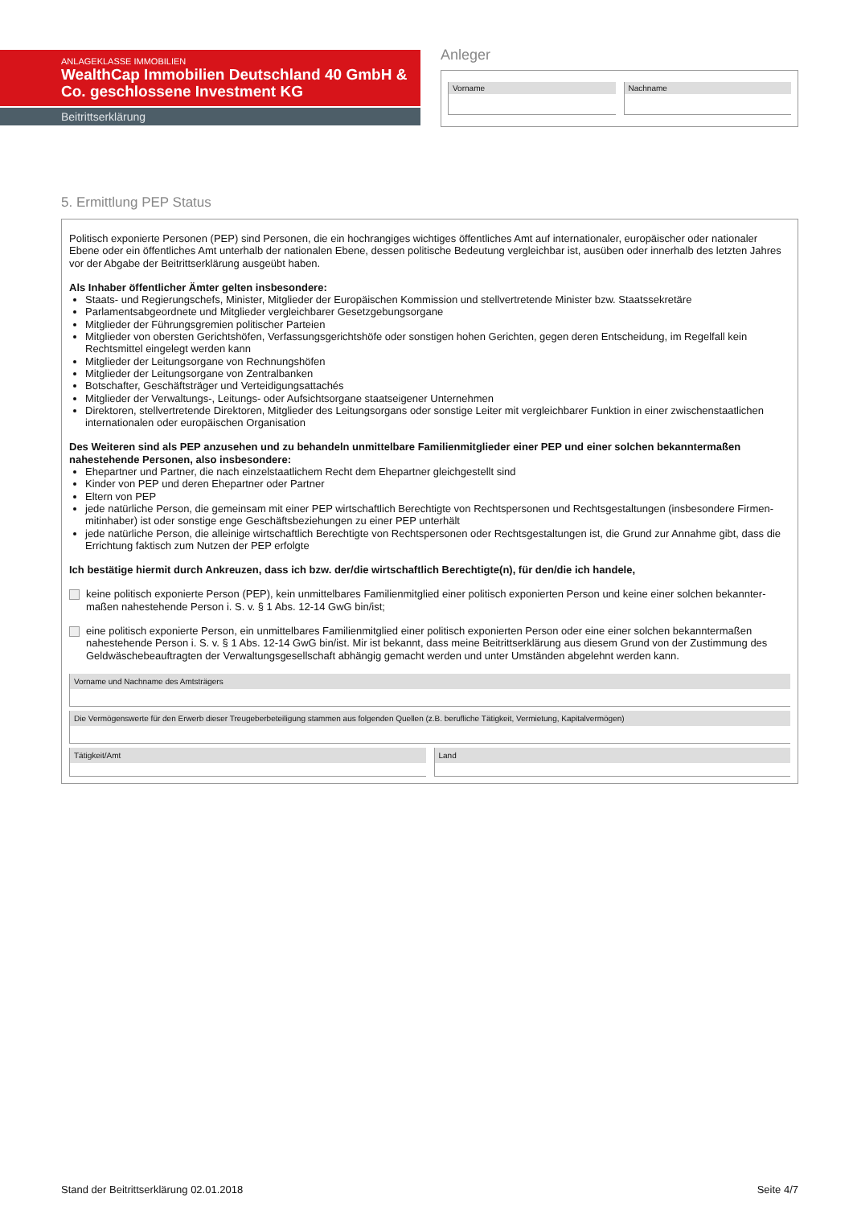ANLAGEKLASSE IMMOBILIEN
WealthCap Immobilien Deutschland 40 GmbH & Co. geschlossene Investment KG
Beitrittserklärung
Anleger
Vorname Nachname
5. Ermittlung PEP Status
Politisch exponierte Personen (PEP) sind Personen, die ein hochrangiges wichtiges öffentliches Amt auf internationaler, europäischer oder nationaler Ebene oder ein öffentliches Amt unterhalb der nationalen Ebene, dessen politische Bedeutung vergleichbar ist, ausüben oder innerhalb des letzten Jahres vor der Abgabe der Beitrittserklärung ausgeübt haben.
Als Inhaber öffentlicher Ämter gelten insbesondere:
Staats- und Regierungschefs, Minister, Mitglieder der Europäischen Kommission und stellvertretende Minister bzw. Staatssekretäre
Parlamentsabgeordnete und Mitglieder vergleichbarer Gesetzgebungsorgane
Mitglieder der Führungsgremien politischer Parteien
Mitglieder von obersten Gerichtshöfen, Verfassungsgerichtshöfe oder sonstigen hohen Gerichten, gegen deren Entscheidung, im Regelfall kein Rechtsmittel eingelegt werden kann
Mitglieder der Leitungsorgane von Rechnungshöfen
Mitglieder der Leitungsorgane von Zentralbanken
Botschafter, Geschäftsträger und Verteidigungsattachés
Mitglieder der Verwaltungs-, Leitungs- oder Aufsichtsorgane staatseigener Unternehmen
Direktoren, stellvertretende Direktoren, Mitglieder des Leitungsorgans oder sonstige Leiter mit vergleichbarer Funktion in einer zwischenstaatlichen internationalen oder europäischen Organisation
Des Weiteren sind als PEP anzusehen und zu behandeln unmittelbare Familienmitglieder einer PEP und einer solchen bekanntermaßen nahestehende Personen, also insbesondere:
Ehepartner und Partner, die nach einzelstaatlichem Recht dem Ehepartner gleichgestellt sind
Kinder von PEP und deren Ehepartner oder Partner
Eltern von PEP
jede natürliche Person, die gemeinsam mit einer PEP wirtschaftlich Berechtigte von Rechtspersonen und Rechtsgestaltungen (insbesondere Firmen-mitinhaber) ist oder sonstige enge Geschäftsbeziehungen zu einer PEP unterhält
jede natürliche Person, die alleinige wirtschaftlich Berechtigte von Rechtspersonen oder Rechtsgestaltungen ist, die Grund zur Annahme gibt, dass die Errichtung faktisch zum Nutzen der PEP erfolgte
Ich bestätige hiermit durch Ankreuzen, dass ich bzw. der/die wirtschaftlich Berechtigte(n), für den/die ich handele,
keine politisch exponierte Person (PEP), kein unmittelbares Familienmitglied einer politisch exponierten Person und keine einer solchen bekannter-maßen nahestehende Person i. S. v. § 1 Abs. 12-14 GwG bin/ist;
eine politisch exponierte Person, ein unmittelbares Familienmitglied einer politisch exponierten Person oder eine einer solchen bekanntermaßen nahestehende Person i. S. v. § 1 Abs. 12-14 GwG bin/ist. Mir ist bekannt, dass meine Beitrittserklärung aus diesem Grund von der Zustimmung des Geldwäschebeauftragten der Verwaltungsgesellschaft abhängig gemacht werden und unter Umständen abgelehnt werden kann.
Vorname und Nachname des Amtsträgers
Die Vermögenswerte für den Erwerb dieser Treugeberbeteiligung stammen aus folgenden Quellen (z.B. berufliche Tätigkeit, Vermietung, Kapitalvermögen)
Tätigkeit/Amt Land
Stand der Beitrittserklärung 02.01.2018 Seite 4/7